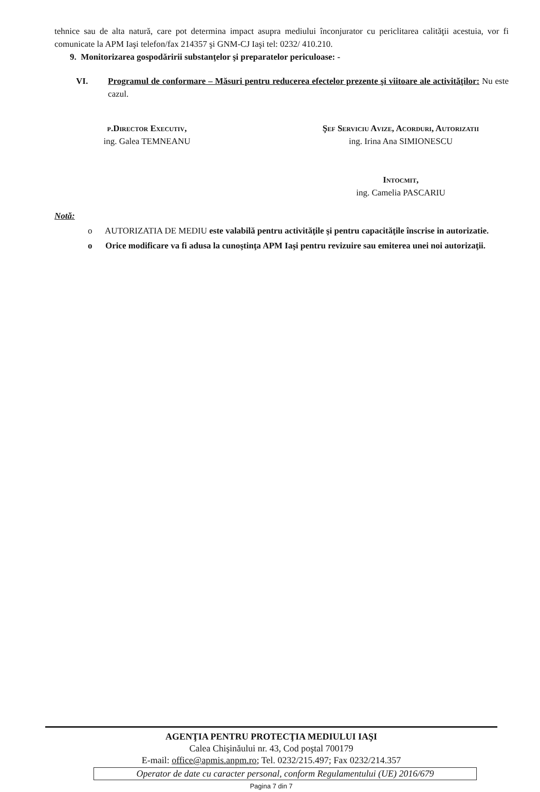tehnice sau de alta natură, care pot determina impact asupra mediului înconjurator cu periclitarea calităţii acestuia, vor fi comunicate la APM Iaşi telefon/fax 214357 şi GNM-CJ Iaşi tel: 0232/ 410.210.
9. Monitorizarea gospodăririi substanţelor şi preparatelor periculoase: -
VI. Programul de conformare – Măsuri pentru reducerea efectelor prezente şi viitoare ale activităţilor: Nu este cazul.
p.Director Executiv,
ing. Galea TEMNEANU
Şef Serviciu Avize, Acorduri, Autorizatii
ing. Irina Ana SIMIONESCU
Intocmit,
ing. Camelia PASCARIU
Notă:
o AUTORIZATIA DE MEDIU este valabilă pentru activităţile şi pentru capacităţile înscrise in autorizatie.
o Orice modificare va fi adusa la cunoştinţa APM Iaşi pentru revizuire sau emiterea unei noi autorizaţii.
AGENŢIA PENTRU PROTECŢIA MEDIULUI IAŞI
Calea Chişinăului nr. 43, Cod poştal 700179
E-mail: office@apmis.anpm.ro; Tel. 0232/215.497; Fax 0232/214.357
Operator de date cu caracter personal, conform Regulamentului (UE) 2016/679
Pagina 7 din 7